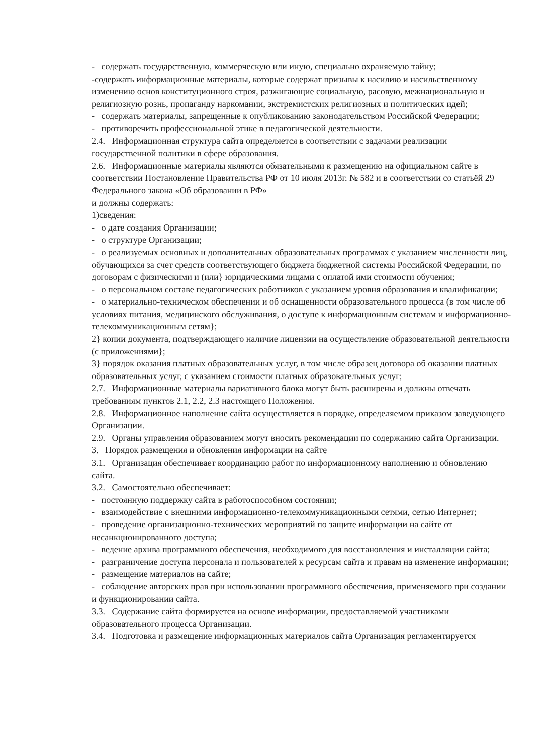- содержать государственную, коммерческую или иную, специально охраняемую тайну;
-содержать информационные материалы, которые содержат призывы к насилию и насильственному изменению основ конституционного строя, разжигающие социальную, расовую, межнациональную и религиозную рознь, пропаганду наркомании, экстремистских религиозных и политических идей;
- содержать материалы, запрещенные к опубликованию законодательством Российской Федерации;
- противоречить профессиональной этике в педагогической деятельности.
2.4. Информационная структура сайта определяется в соответствии с задачами реализации государственной политики в сфере образования.
2.6. Информационные материалы являются обязательными к размещению на официальном сайте в соответствии Постановление Правительства РФ от 10 июля 2013г. № 582 и в соответствии со статьёй 29 Федерального закона «Об образовании в РФ»
и должны содержать:
1)сведения:
- о дате создания Организации;
- о структуре Организации;
- о реализуемых основных и дополнительных образовательных программах с указанием численности лиц, обучающихся за счет средств соответствующего бюджета бюджетной системы Российской Федерации, по договорам с физическими и (или} юридическими лицами с оплатой ими стоимости обучения;
- о персональном составе педагогических работников с указанием уровня образования и квалификации;
- о материально-техническом обеспечении и об оснащенности образовательного процесса (в том числе об условиях питания, медицинского обслуживания, о доступе к информационным системам и информационно-телекоммуникационным сетям};
2} копии документа, подтверждающего наличие лицензии на осуществление образовательной деятельности (с приложениями};
3} порядок оказания платных образовательных услуг, в том числе образец договора об оказании платных образовательных услуг, с указанием стоимости платных образовательных услуг;
2.7. Информационные материалы вариативного блока могут быть расширены и должны отвечать требованиям пунктов 2.1, 2.2, 2.3 настоящего Положения.
2.8. Информационное наполнение сайта осуществляется в порядке, определяемом приказом заведующего Организации.
2.9. Органы управления образованием могут вносить рекомендации по содержанию сайта Организации.
3. Порядок размещения и обновления информации на сайте
3.1. Организация обеспечивает координацию работ по информационному наполнению и обновлению сайта.
3.2. Самостоятельно обеспечивает:
- постоянную поддержку сайта в работоспособном состоянии;
- взаимодействие с внешними информационно-телекоммуникационными сетями, сетью Интернет;
- проведение организационно-технических мероприятий по защите информации на сайте от несанкционированного доступа;
- ведение архива программного обеспечения, необходимого для восстановления и инсталляции сайта;
- разграничение доступа персонала и пользователей к ресурсам сайта и правам на изменение информации;
- размещение материалов на сайте;
- соблюдение авторских прав при использовании программного обеспечения, применяемого при создании и функционировании сайта.
3.3. Содержание сайта формируется на основе информации, предоставляемой участниками образовательного процесса Организации.
3.4. Подготовка и размещение информационных материалов сайта Организация регламентируется